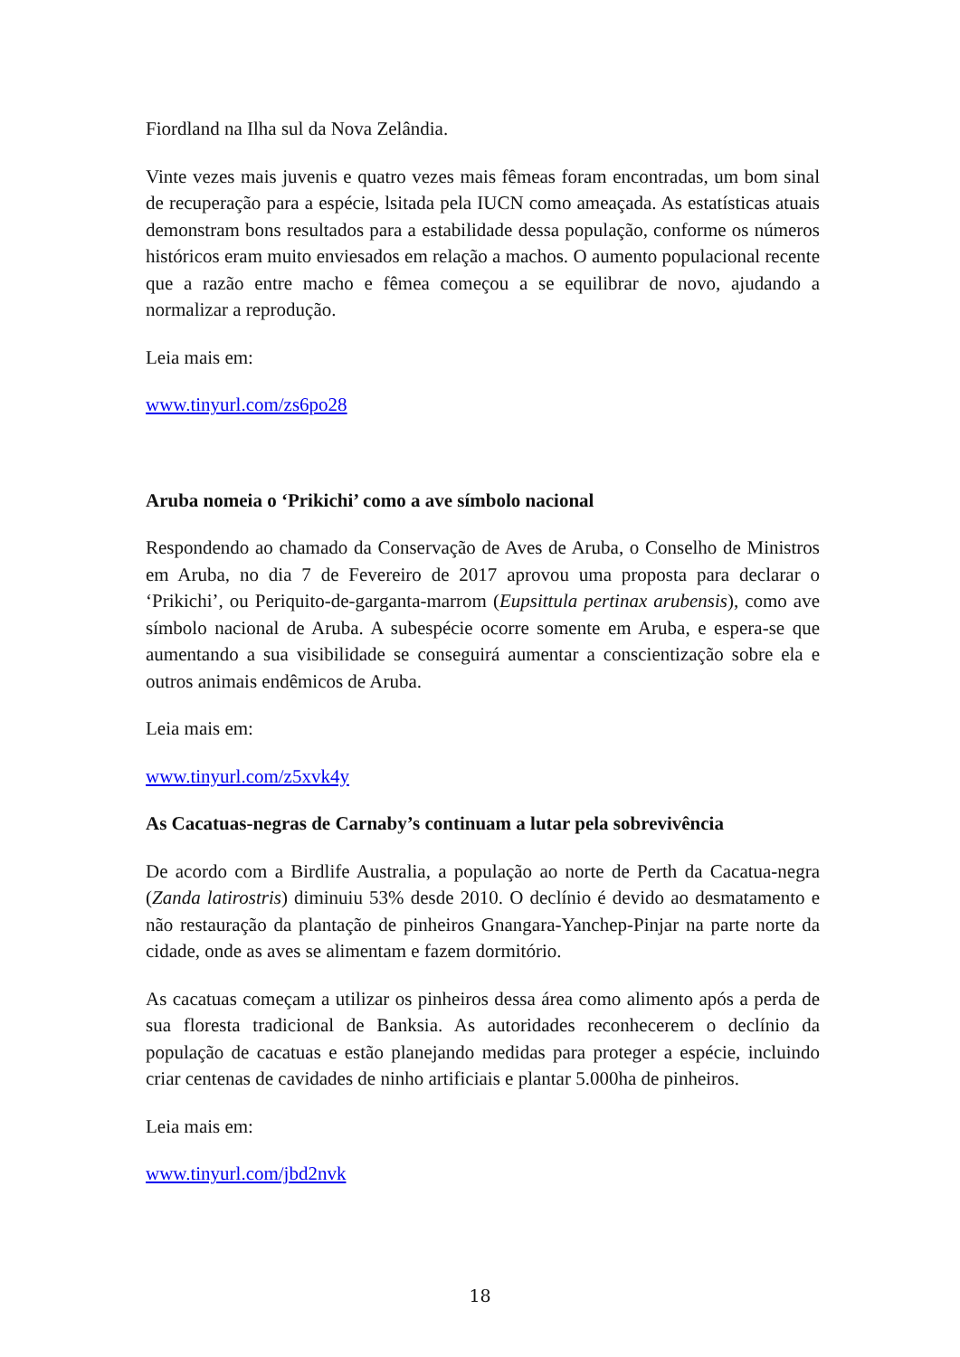Fiordland na Ilha sul da Nova Zelândia.
Vinte vezes mais juvenis e quatro vezes mais fêmeas foram encontradas, um bom sinal de recuperação para a espécie, lsitada pela IUCN como ameaçada. As estatísticas atuais demonstram bons resultados para a estabilidade dessa população, conforme os números históricos eram muito enviesados em relação a machos. O aumento populacional recente que a razão entre macho e fêmea começou a se equilibrar de novo, ajudando a normalizar a reprodução.
Leia mais em:
www.tinyurl.com/zs6po28
Aruba nomeia o ‘Prikichi’ como a ave símbolo nacional
Respondendo ao chamado da Conservação de Aves de Aruba, o Conselho de Ministros em Aruba, no dia 7 de Fevereiro de 2017 aprovou uma proposta para declarar o ‘Prikichi’, ou Periquito-de-garganta-marrom (Eupsittula pertinax arubensis), como ave símbolo nacional de Aruba. A subespécie ocorre somente em Aruba, e espera-se que aumentando a sua visibilidade se conseguirá aumentar a conscientização sobre ela e outros animais endêmicos de Aruba.
Leia mais em:
www.tinyurl.com/z5xvk4y
As Cacatuas-negras de Carnaby’s continuam a lutar pela sobrevivência
De acordo com a Birdlife Australia, a população ao norte de Perth da Cacatua-negra (Zanda latirostris) diminuiu 53% desde 2010. O declínio é devido ao desmatamento e não restauração da plantação de pinheiros Gnangara-Yanchep-Pinjar na parte norte da cidade, onde as aves se alimentam e fazem dormitório.
As cacatuas começam a utilizar os pinheiros dessa área como alimento após a perda de sua floresta tradicional de Banksia. As autoridades reconhecerem o declínio da população de cacatuas e estão planejando medidas para proteger a espécie, incluindo criar centenas de cavidades de ninho artificiais e plantar 5.000ha de pinheiros.
Leia mais em:
www.tinyurl.com/jbd2nvk
18